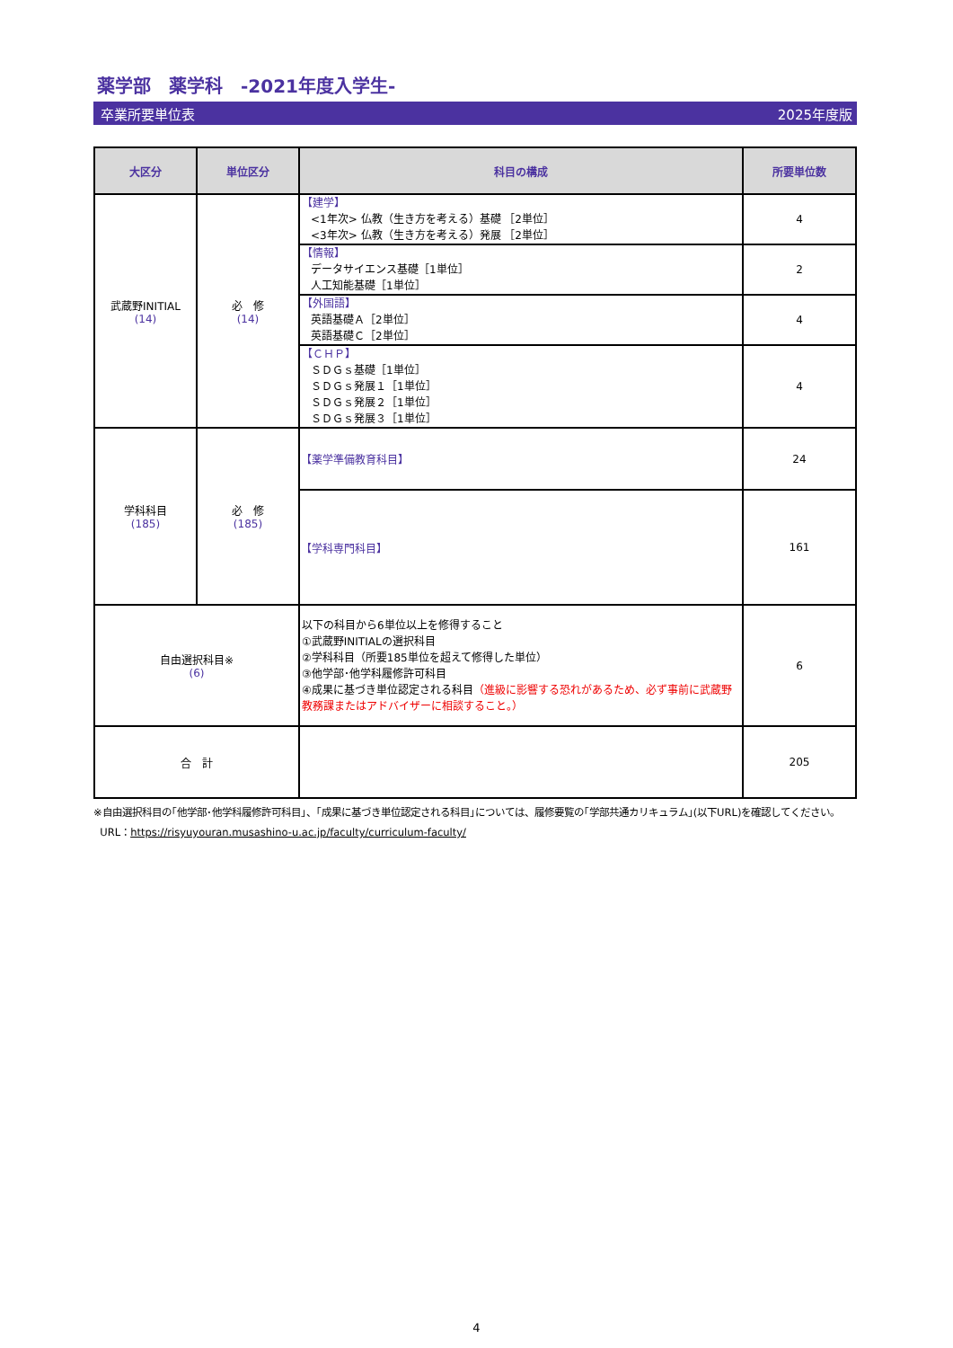薬学部　薬学科　-2021年度入学生-
卒業所要単位表 2025年度版
| 大区分 | 単位区分 | 科目の構成 | 所要単位数 |
| --- | --- | --- | --- |
| 武蔵野INITIAL (14) | 必 修 (14) | 【建学】 <1年次> 仏教（生き方を考える）基礎 ［2単位］ <3年次> 仏教（生き方を考える）発展 ［2単位］ | 4 |
| | | 【情報】 データサイエンス基礎［1単位］ 人工知能基礎［1単位］ | 2 |
| | | 【外国語】 英語基礎Ａ［2単位］ 英語基礎Ｃ［2単位］ | 4 |
| | | 【ＣＨＰ】 ＳＤＧｓ基礎［1単位］ ＳＤＧｓ発展１［1単位］ ＳＤＧｓ発展２［1単位］ ＳＤＧｓ発展３［1単位］ | 4 |
| 学科科目 (185) | 必 修 (185) | 【薬学準備教育科目】 | 24 |
| | | 【学科専門科目】 | 161 |
| 自由選択科目※ (6) | | 以下の科目から6単位以上を修得すること ①武蔵野INITIALの選択科目 ②学科科目（所要185単位を超えて修得した単位） ③他学部･他学科履修許可科目 ④成果に基づき単位認定される科目 （進級に影響する恐れがあるため、必ず事前に武蔵野教務課またはアドバイザーに相談すること。） | 6 |
| 合 計 | | | 205 |
※自由選択科目の｢他学部･他学科履修許可科目｣、｢成果に基づき単位認定される科目｣については、履修要覧の｢学部共通カリキュラム｣(以下URL)を確認してください。
URL：https://risyuyouran.musashino-u.ac.jp/faculty/curriculum-faculty/
4